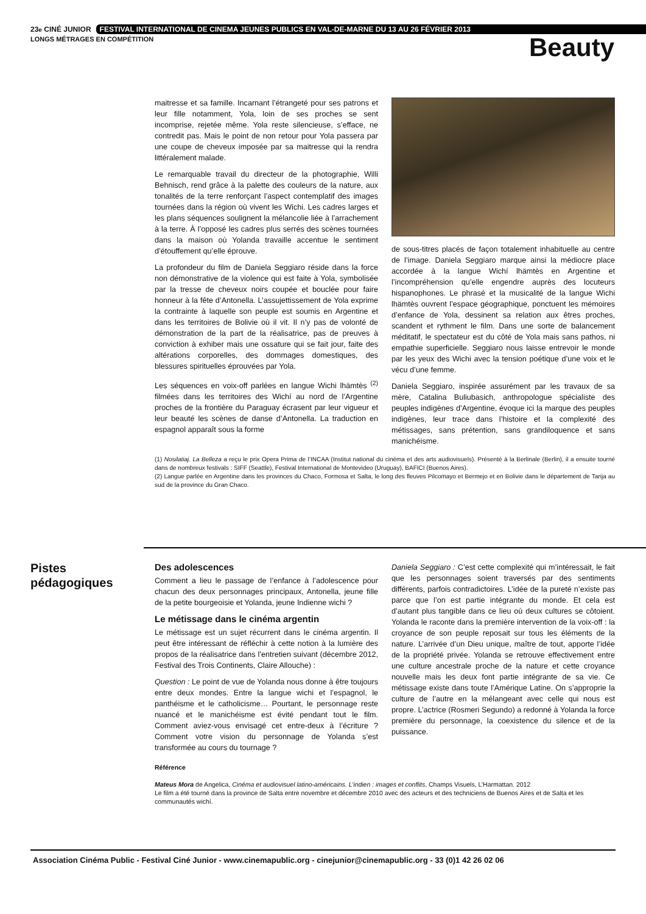23<sup>e</sup> CINÉ JUNIOR FESTIVAL INTERNATIONAL DE CINEMA JEUNES PUBLICS EN VAL-DE-MARNE DU 13 AU 26 FÉVRIER 2013
LONGS MÉTRAGES EN COMPÉTITION
Beauty
maitresse et sa famille. Incarnant l’étrangeté pour ses patrons et leur fille notamment, Yola, loin de ses proches se sent incomprise, rejetée même. Yola reste silencieuse, s’efface, ne contredit pas. Mais le point de non retour pour Yola passera par une coupe de cheveux imposée par sa maitresse qui la rendra littéralement malade.
Le remarquable travail du directeur de la photographie, Willi Behnisch, rend grâce à la palette des couleurs de la nature, aux tonalités de la terre renforçant l’aspect contemplatif des images tournées dans la région où vivent les Wichi. Les cadres larges et les plans séquences soulignent la mélancolie liée à l’arrachement à la terre. À l’opposé les cadres plus serrés des scènes tournées dans la maison où Yolanda travaille accentue le sentiment d’étouffement qu’elle éprouve.
La profondeur du film de Daniela Seggiaro réside dans la force non démonstrative de la violence qui est faite à Yola, symbolisée par la tresse de cheveux noirs coupée et bouclée pour faire honneur à la fête d’Antonella. L’assujettissement de Yola exprime la contrainte à laquelle son peuple est soumis en Argentine et dans les territoires de Bolivie où il vit. Il n’y pas de volonté de démonstration de la part de la réalisatrice, pas de preuves à conviction à exhiber mais une ossature qui se fait jour, faite des altérations corporelles, des dommages domestiques, des blessures spirituelles éprouvées par Yola.
Les séquences en voix-off parlées en langue Wichi lhämtès <sup>(2)</sup> filmées dans les territoires des Wichí au nord de l’Argentine proches de la frontière du Paraguay écrasent par leur vigueur et leur beauté les scènes de danse d’Antonella. La traduction en espagnol apparaît sous la forme
de sous-titres placés de façon totalement inhabituelle au centre de l’image. Daniela Seggiaro marque ainsi la médiocre place accordée à la langue Wichí lhämtès en Argentine et l’incompréhension qu’elle engendre auprès des locuteurs hispanophones. Le phrasé et la musicalité de la langue Wichi lhämtès ouvrent l’espace géographique, ponctuent les mémoires d’enfance de Yola, dessinent sa relation aux êtres proches, scandent et rythment le film. Dans une sorte de balancement méditatif, le spectateur est du côté de Yola mais sans pathos, ni empathie superficielle. Seggiaro nous laisse entrevoir le monde par les yeux des Wichi avec la tension poétique d’une voix et le vécu d’une femme.
Daniela Seggiaro, inspirée assurément par les travaux de sa mère, Catalina Buliubasich, anthropologue spécialiste des peuples indigènes d’Argentine, évoque ici la marque des peuples indigènes, leur trace dans l’histoire et la complexité des métissages, sans prétention, sans grandiloquence et sans manichéisme.
(1) Nosilatiaj. La Belleza a reçu le prix Opera Prima de l’INCAA (Institut national du cinéma et des arts audiovisuels). Présenté à la Berlinale (Berlin), il a ensuite tourné dans de nombreux festivals : SIFF (Seattle), Festival International de Montevideo (Uruguay), BAFICI (Buenos Aires).
(2) Langue parlée en Argentine dans les provinces du Chaco, Formosa et Salta, le long des fleuves Pilcomayo et Bermejo et en Bolivie dans le département de Tarija au sud de la province du Gran Chaco.
Pistes
pédagogiques
Des adolescences
Comment a lieu le passage de l’enfance à l’adolescence pour chacun des deux personnages principaux, Antonella, jeune fille de la petite bourgeoisie et Yolanda, jeune Indienne wichi ?
Le métissage dans le cinéma argentin
Le métissage est un sujet récurrent dans le cinéma argentin. Il peut être intéressant de réfléchir à cette notion à la lumière des propos de la réalisatrice dans l’entretien suivant (décembre 2012, Festival des Trois Continents, Claire Allouche) :
Question : Le point de vue de Yolanda nous donne à être toujours entre deux mondes. Entre la langue wichi et l’espagnol, le panthéisme et le catholicisme… Pourtant, le personnage reste nuancé et le manichéisme est évité pendant tout le film. Comment aviez-vous envisagé cet entre-deux à l’écriture ? Comment votre vision du personnage de Yolanda s’est transformée au cours du tournage ?
Daniela Seggiaro : C’est cette complexité qui m’intéressait, le fait que les personnages soient traversés par des sentiments différents, parfois contradictoires. L’idée de la pureté n’existe pas parce que l’on est partie intégrante du monde. Et cela est d’autant plus tangible dans ce lieu où deux cultures se côtoient. Yolanda le raconte dans la première intervention de la voix-off : la croyance de son peuple reposait sur tous les éléments de la nature. L’arrivée d’un Dieu unique, maître de tout, apporte l’idée de la propriété privée. Yolanda se retrouve effectivement entre une culture ancestrale proche de la nature et cette croyance nouvelle mais les deux font partie intégrante de sa vie. Ce métissage existe dans toute l’Amérique Latine. On s’approprie la culture de l’autre en la mélangeant avec celle qui nous est propre. L’actrice (Rosmeri Segundo) a redonné à Yolanda la force première du personnage, la coexistence du silence et de la puissance.
Référence
Mateus Mora de Angelica, Cinéma et audiovisuel latino-américains. L’indien : images et conflits, Champs Visuels, L’Harmattan. 2012
Le film a été tourné dans la province de Salta entre novembre et décembre 2010 avec des acteurs et des techniciens de Buenos Aires et de Salta et les communautés wichí.
Association Cinéma Public - Festival Ciné Junior - www.cinemapublic.org - cinejunior@cinemapublic.org - 33 (0)1 42 26 02 06